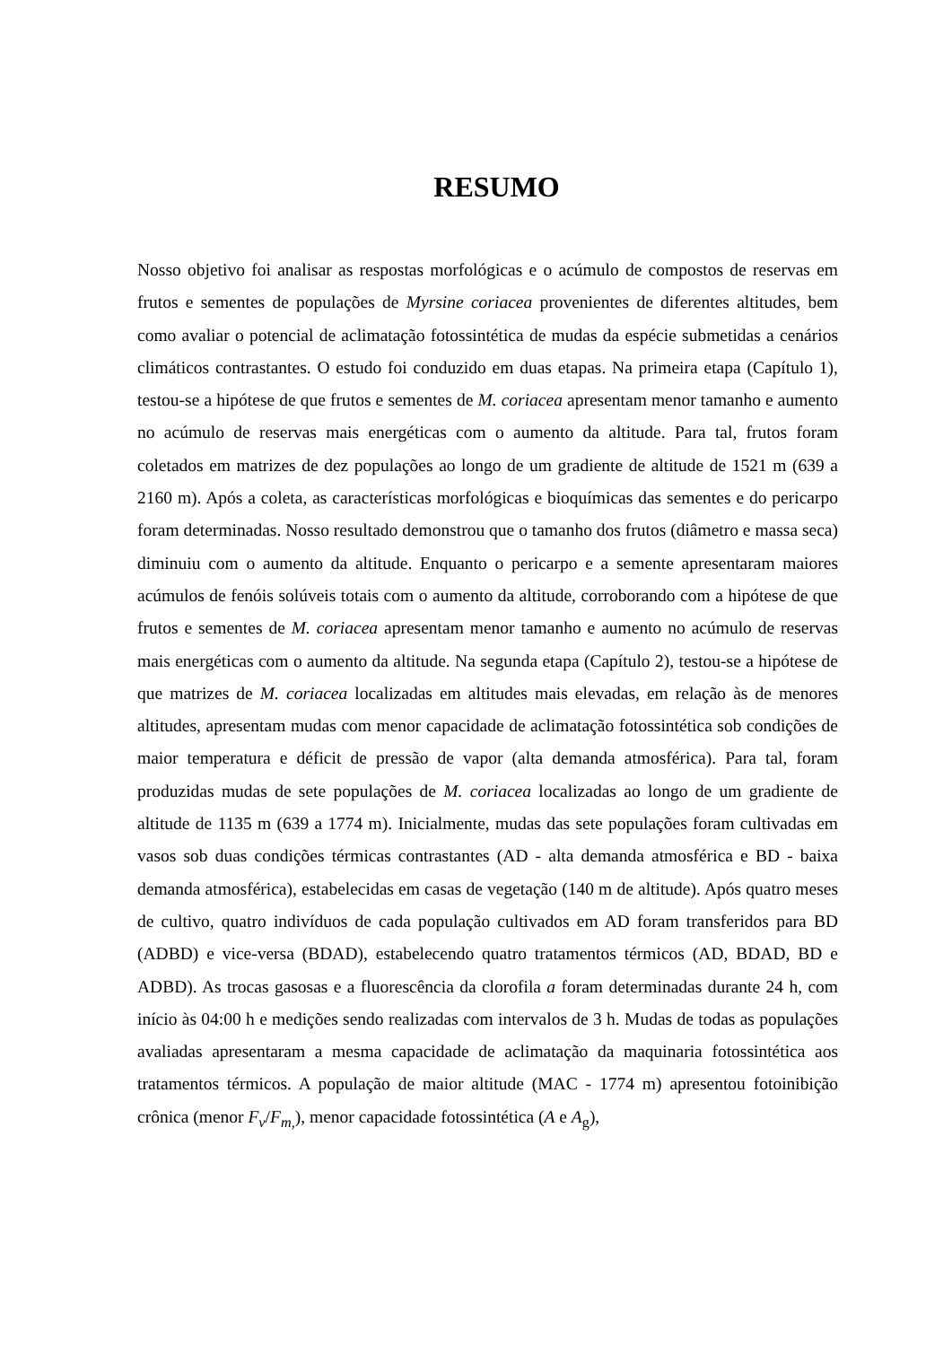RESUMO
Nosso objetivo foi analisar as respostas morfológicas e o acúmulo de compostos de reservas em frutos e sementes de populações de Myrsine coriacea provenientes de diferentes altitudes, bem como avaliar o potencial de aclimatação fotossintética de mudas da espécie submetidas a cenários climáticos contrastantes. O estudo foi conduzido em duas etapas. Na primeira etapa (Capítulo 1), testou-se a hipótese de que frutos e sementes de M. coriacea apresentam menor tamanho e aumento no acúmulo de reservas mais energéticas com o aumento da altitude. Para tal, frutos foram coletados em matrizes de dez populações ao longo de um gradiente de altitude de 1521 m (639 a 2160 m). Após a coleta, as características morfológicas e bioquímicas das sementes e do pericarpo foram determinadas. Nosso resultado demonstrou que o tamanho dos frutos (diâmetro e massa seca) diminuiu com o aumento da altitude. Enquanto o pericarpo e a semente apresentaram maiores acúmulos de fenóis solúveis totais com o aumento da altitude, corroborando com a hipótese de que frutos e sementes de M. coriacea apresentam menor tamanho e aumento no acúmulo de reservas mais energéticas com o aumento da altitude. Na segunda etapa (Capítulo 2), testou-se a hipótese de que matrizes de M. coriacea localizadas em altitudes mais elevadas, em relação às de menores altitudes, apresentam mudas com menor capacidade de aclimatação fotossintética sob condições de maior temperatura e déficit de pressão de vapor (alta demanda atmosférica). Para tal, foram produzidas mudas de sete populações de M. coriacea localizadas ao longo de um gradiente de altitude de 1135 m (639 a 1774 m). Inicialmente, mudas das sete populações foram cultivadas em vasos sob duas condições térmicas contrastantes (AD - alta demanda atmosférica e BD - baixa demanda atmosférica), estabelecidas em casas de vegetação (140 m de altitude). Após quatro meses de cultivo, quatro indivíduos de cada população cultivados em AD foram transferidos para BD (ADBD) e vice-versa (BDAD), estabelecendo quatro tratamentos térmicos (AD, BDAD, BD e ADBD). As trocas gasosas e a fluorescência da clorofila a foram determinadas durante 24 h, com início às 04:00 h e medições sendo realizadas com intervalos de 3 h. Mudas de todas as populações avaliadas apresentaram a mesma capacidade de aclimatação da maquinaria fotossintética aos tratamentos térmicos. A população de maior altitude (MAC - 1774 m) apresentou fotoinibição crônica (menor F<sub>v</sub>/F<sub>m,</sub>), menor capacidade fotossintética (A e A<sub>g</sub>),